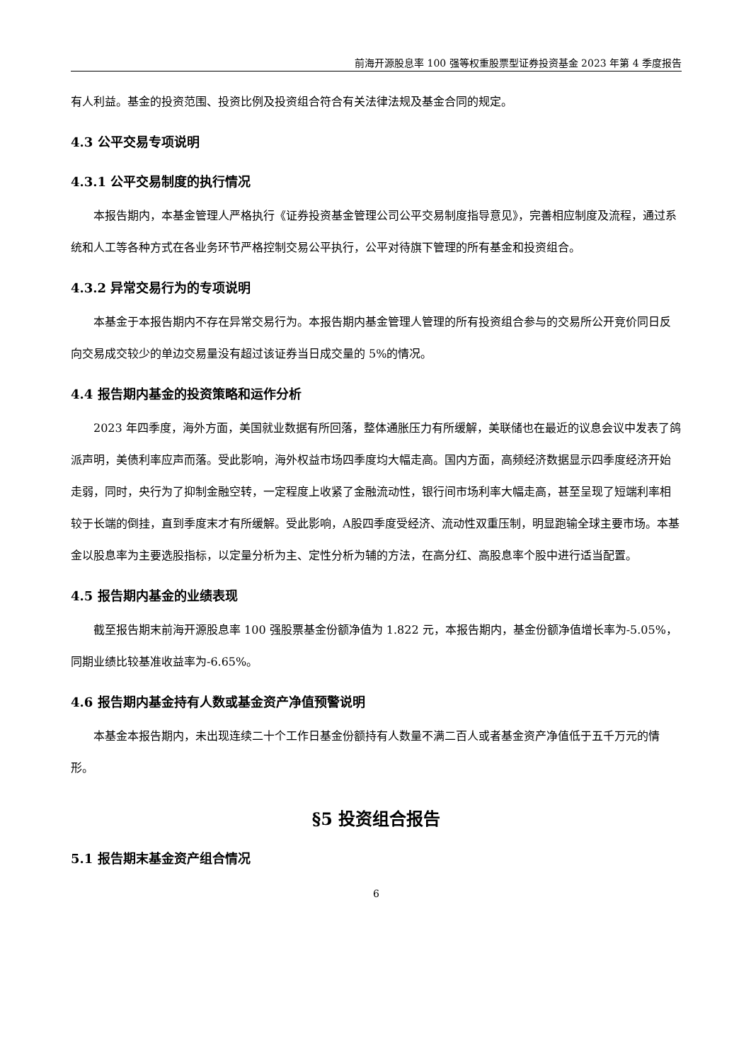前海开源股息率 100 强等权重股票型证券投资基金 2023 年第 4 季度报告
有人利益。基金的投资范围、投资比例及投资组合符合有关法律法规及基金合同的规定。
4.3 公平交易专项说明
4.3.1 公平交易制度的执行情况
本报告期内，本基金管理人严格执行《证券投资基金管理公司公平交易制度指导意见》，完善相应制度及流程，通过系统和人工等各种方式在各业务环节严格控制交易公平执行，公平对待旗下管理的所有基金和投资组合。
4.3.2 异常交易行为的专项说明
本基金于本报告期内不存在异常交易行为。本报告期内基金管理人管理的所有投资组合参与的交易所公开竞价同日反向交易成交较少的单边交易量没有超过该证券当日成交量的 5%的情况。
4.4 报告期内基金的投资策略和运作分析
2023 年四季度，海外方面，美国就业数据有所回落，整体通胀压力有所缓解，美联储也在最近的议息会议中发表了鸽派声明，美债利率应声而落。受此影响，海外权益市场四季度均大幅走高。国内方面，高频经济数据显示四季度经济开始走弱，同时，央行为了抑制金融空转，一定程度上收紧了金融流动性，银行间市场利率大幅走高，甚至呈现了短端利率相较于长端的倒挂，直到季度末才有所缓解。受此影响，A股四季度受经济、流动性双重压制，明显跑输全球主要市场。本基金以股息率为主要选股指标，以定量分析为主、定性分析为辅的方法，在高分红、高股息率个股中进行适当配置。
4.5 报告期内基金的业绩表现
截至报告期末前海开源股息率 100 强股票基金份额净值为 1.822 元，本报告期内，基金份额净值增长率为-5.05%，同期业绩比较基准收益率为-6.65%。
4.6 报告期内基金持有人数或基金资产净值预警说明
本基金本报告期内，未出现连续二十个工作日基金份额持有人数量不满二百人或者基金资产净值低于五千万元的情形。
§5 投资组合报告
5.1 报告期末基金资产组合情况
6